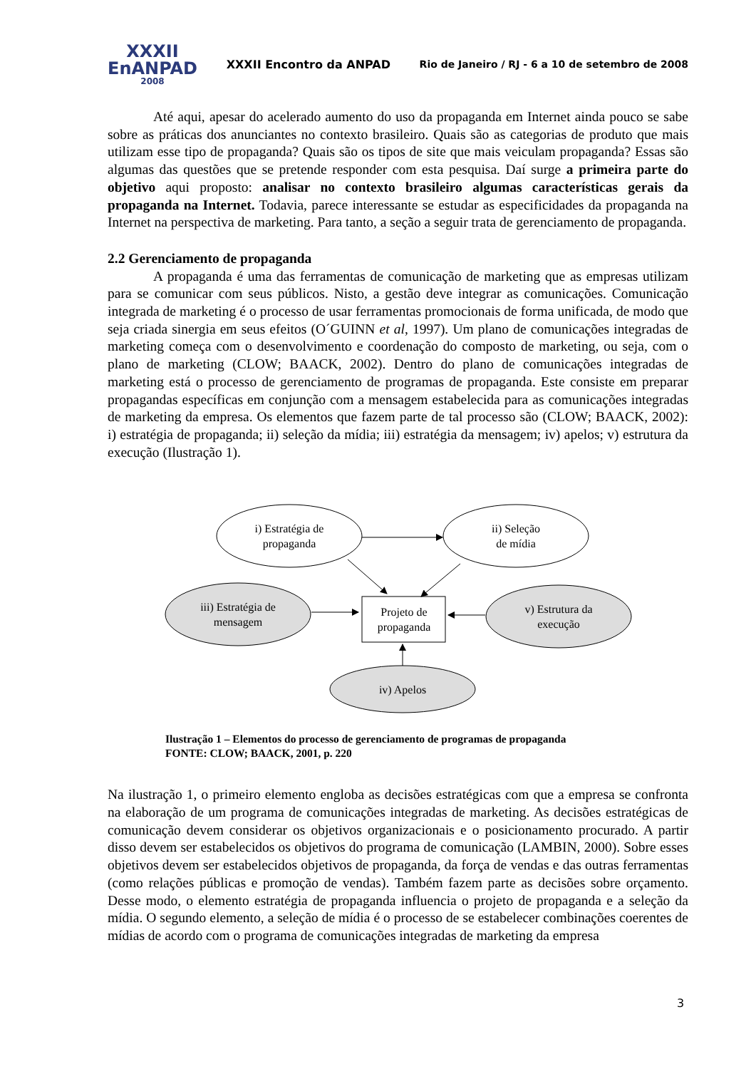XXXII
EnANPAD
2008
XXXII Encontro da ANPAD
Rio de Janeiro / RJ - 6 a 10 de setembro de 2008
Até aqui, apesar do acelerado aumento do uso da propaganda em Internet ainda pouco se sabe sobre as práticas dos anunciantes no contexto brasileiro. Quais são as categorias de produto que mais utilizam esse tipo de propaganda? Quais são os tipos de site que mais veiculam propaganda? Essas são algumas das questões que se pretende responder com esta pesquisa. Daí surge a primeira parte do objetivo aqui proposto: analisar no contexto brasileiro algumas características gerais da propaganda na Internet. Todavia, parece interessante se estudar as especificidades da propaganda na Internet na perspectiva de marketing. Para tanto, a seção a seguir trata de gerenciamento de propaganda.
2.2 Gerenciamento de propaganda
A propaganda é uma das ferramentas de comunicação de marketing que as empresas utilizam para se comunicar com seus públicos. Nisto, a gestão deve integrar as comunicações. Comunicação integrada de marketing é o processo de usar ferramentas promocionais de forma unificada, de modo que seja criada sinergia em seus efeitos (O´GUINN et al, 1997). Um plano de comunicações integradas de marketing começa com o desenvolvimento e coordenação do composto de marketing, ou seja, com o plano de marketing (CLOW; BAACK, 2002). Dentro do plano de comunicações integradas de marketing está o processo de gerenciamento de programas de propaganda. Este consiste em preparar propagandas específicas em conjunção com a mensagem estabelecida para as comunicações integradas de marketing da empresa. Os elementos que fazem parte de tal processo são (CLOW; BAACK, 2002): i) estratégia de propaganda; ii) seleção da mídia; iii) estratégia da mensagem; iv) apelos; v) estrutura da execução (Ilustração 1).
i) Estratégia de
propaganda
ii) Seleção
de mídia
iii) Estratégia de
mensagem
Projeto de
propaganda
v) Estrutura da
execução
iv) Apelos
Ilustração 1 – Elementos do processo de gerenciamento de programas de propaganda
FONTE: CLOW; BAACK, 2001, p. 220
Na ilustração 1, o primeiro elemento engloba as decisões estratégicas com que a empresa se confronta na elaboração de um programa de comunicações integradas de marketing. As decisões estratégicas de comunicação devem considerar os objetivos organizacionais e o posicionamento procurado. A partir disso devem ser estabelecidos os objetivos do programa de comunicação (LAMBIN, 2000). Sobre esses objetivos devem ser estabelecidos objetivos de propaganda, da força de vendas e das outras ferramentas (como relações públicas e promoção de vendas). Também fazem parte as decisões sobre orçamento. Desse modo, o elemento estratégia de propaganda influencia o projeto de propaganda e a seleção da mídia. O segundo elemento, a seleção de mídia é o processo de se estabelecer combinações coerentes de mídias de acordo com o programa de comunicações integradas de marketing da empresa
3